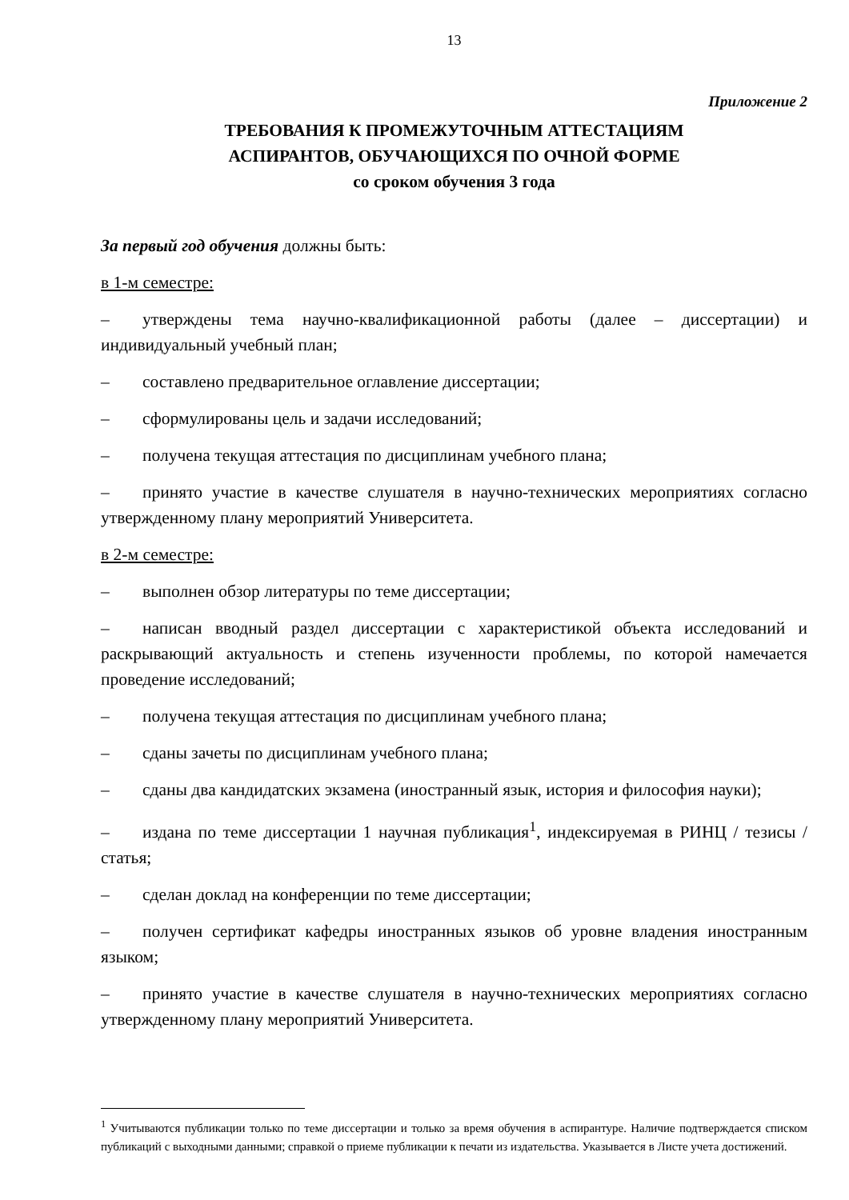13
Приложение 2
ТРЕБОВАНИЯ К ПРОМЕЖУТОЧНЫМ АТТЕСТАЦИЯМ
АСПИРАНТОВ, ОБУЧАЮЩИХСЯ ПО ОЧНОЙ ФОРМЕ
со сроком обучения 3 года
За первый год обучения должны быть:
в 1-м семестре:
– утверждены тема научно-квалификационной работы (далее – диссертации) и индивидуальный учебный план;
– составлено предварительное оглавление диссертации;
– сформулированы цель и задачи исследований;
– получена текущая аттестация по дисциплинам учебного плана;
– принято участие в качестве слушателя в научно-технических мероприятиях согласно утвержденному плану мероприятий Университета.
в 2-м семестре:
– выполнен обзор литературы по теме диссертации;
– написан вводный раздел диссертации с характеристикой объекта исследований и раскрывающий актуальность и степень изученности проблемы, по которой намечается проведение исследований;
– получена текущая аттестация по дисциплинам учебного плана;
– сданы зачеты по дисциплинам учебного плана;
– сданы два кандидатских экзамена (иностранный язык, история и философия науки);
– издана по теме диссертации 1 научная публикация<sup>1</sup>, индексируемая в РИНЦ / тезисы / статья;
– сделан доклад на конференции по теме диссертации;
– получен сертификат кафедры иностранных языков об уровне владения иностранным языком;
– принято участие в качестве слушателя в научно-технических мероприятиях согласно утвержденному плану мероприятий Университета.
<sup>1</sup> Учитываются публикации только по теме диссертации и только за время обучения в аспирантуре. Наличие подтверждается списком публикаций с выходными данными; справкой о приеме публикации к печати из издательства. Указывается в Листе учета достижений.